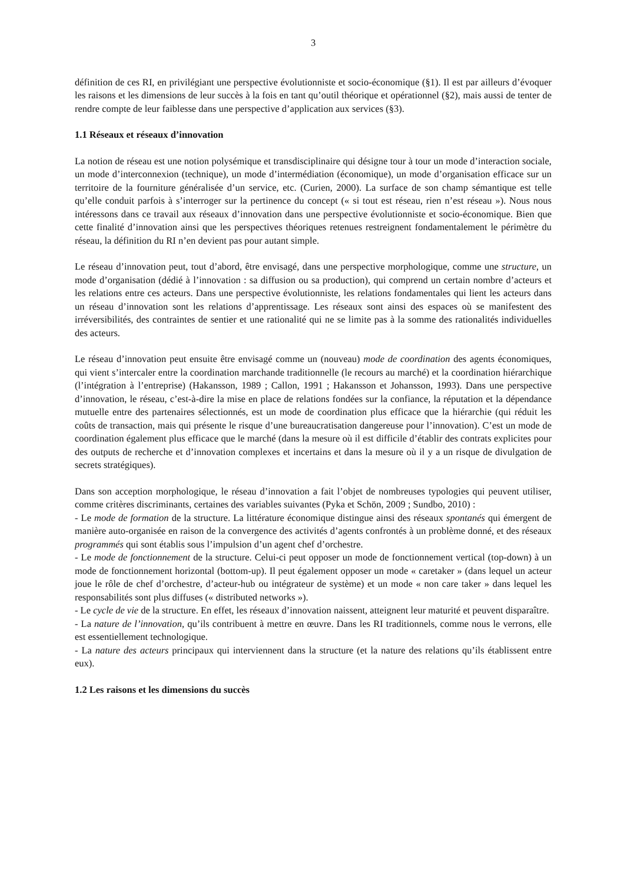3
définition de ces RI, en privilégiant une perspective évolutionniste et socio-économique (§1). Il est par ailleurs d’évoquer les raisons et les dimensions de leur succès à la fois en tant qu’outil théorique et opérationnel (§2), mais aussi de tenter de rendre compte de leur faiblesse dans une perspective d’application aux services (§3).
1.1 Réseaux et réseaux d’innovation
La notion de réseau est une notion polysémique et transdisciplinaire qui désigne tour à tour un mode d’interaction sociale, un mode d’interconnexion (technique), un mode d’intermédiation (économique), un mode d’organisation efficace sur un territoire de la fourniture généralisée d’un service, etc. (Curien, 2000). La surface de son champ sémantique est telle qu’elle conduit parfois à s’interroger sur la pertinence du concept (« si tout est réseau, rien n’est réseau »). Nous nous intéressons dans ce travail aux réseaux d’innovation dans une perspective évolutionniste et socio-économique. Bien que cette finalité d’innovation ainsi que les perspectives théoriques retenues restreignent fondamentalement le périmètre du réseau, la définition du RI n’en devient pas pour autant simple.
Le réseau d’innovation peut, tout d’abord, être envisagé, dans une perspective morphologique, comme une structure, un mode d’organisation (dédié à l’innovation : sa diffusion ou sa production), qui comprend un certain nombre d’acteurs et les relations entre ces acteurs. Dans une perspective évolutionniste, les relations fondamentales qui lient les acteurs dans un réseau d’innovation sont les relations d’apprentissage. Les réseaux sont ainsi des espaces où se manifestent des irréversibilités, des contraintes de sentier et une rationalité qui ne se limite pas à la somme des rationalités individuelles des acteurs.
Le réseau d’innovation peut ensuite être envisagé comme un (nouveau) mode de coordination des agents économiques, qui vient s’intercaler entre la coordination marchande traditionnelle (le recours au marché) et la coordination hiérarchique (l’intégration à l’entreprise) (Hakansson, 1989 ; Callon, 1991 ; Hakansson et Johansson, 1993). Dans une perspective d’innovation, le réseau, c’est-à-dire la mise en place de relations fondées sur la confiance, la réputation et la dépendance mutuelle entre des partenaires sélectionnés, est un mode de coordination plus efficace que la hiérarchie (qui réduit les coûts de transaction, mais qui présente le risque d’une bureaucratisation dangereuse pour l’innovation). C’est un mode de coordination également plus efficace que le marché (dans la mesure où il est difficile d’établir des contrats explicites pour des outputs de recherche et d’innovation complexes et incertains et dans la mesure où il y a un risque de divulgation de secrets stratégiques).
Dans son acception morphologique, le réseau d’innovation a fait l’objet de nombreuses typologies qui peuvent utiliser, comme critères discriminants, certaines des variables suivantes (Pyka et Schön, 2009 ; Sundbo, 2010) :
- Le mode de formation de la structure. La littérature économique distingue ainsi des réseaux spontanés qui émergent de manière auto-organisée en raison de la convergence des activités d’agents confrontés à un problème donné, et des réseaux programmés qui sont établis sous l’impulsion d’un agent chef d’orchestre.
- Le mode de fonctionnement de la structure. Celui-ci peut opposer un mode de fonctionnement vertical (top-down) à un mode de fonctionnement horizontal (bottom-up). Il peut également opposer un mode « caretaker » (dans lequel un acteur joue le rôle de chef d’orchestre, d’acteur-hub ou intégrateur de système) et un mode « non care taker » dans lequel les responsabilités sont plus diffuses (« distributed networks »).
- Le cycle de vie de la structure. En effet, les réseaux d’innovation naissent, atteignent leur maturité et peuvent disparaître.
- La nature de l’innovation, qu’ils contribuent à mettre en œuvre. Dans les RI traditionnels, comme nous le verrons, elle est essentiellement technologique.
- La nature des acteurs principaux qui interviennent dans la structure (et la nature des relations qu’ils établissent entre eux).
1.2 Les raisons et les dimensions du succès